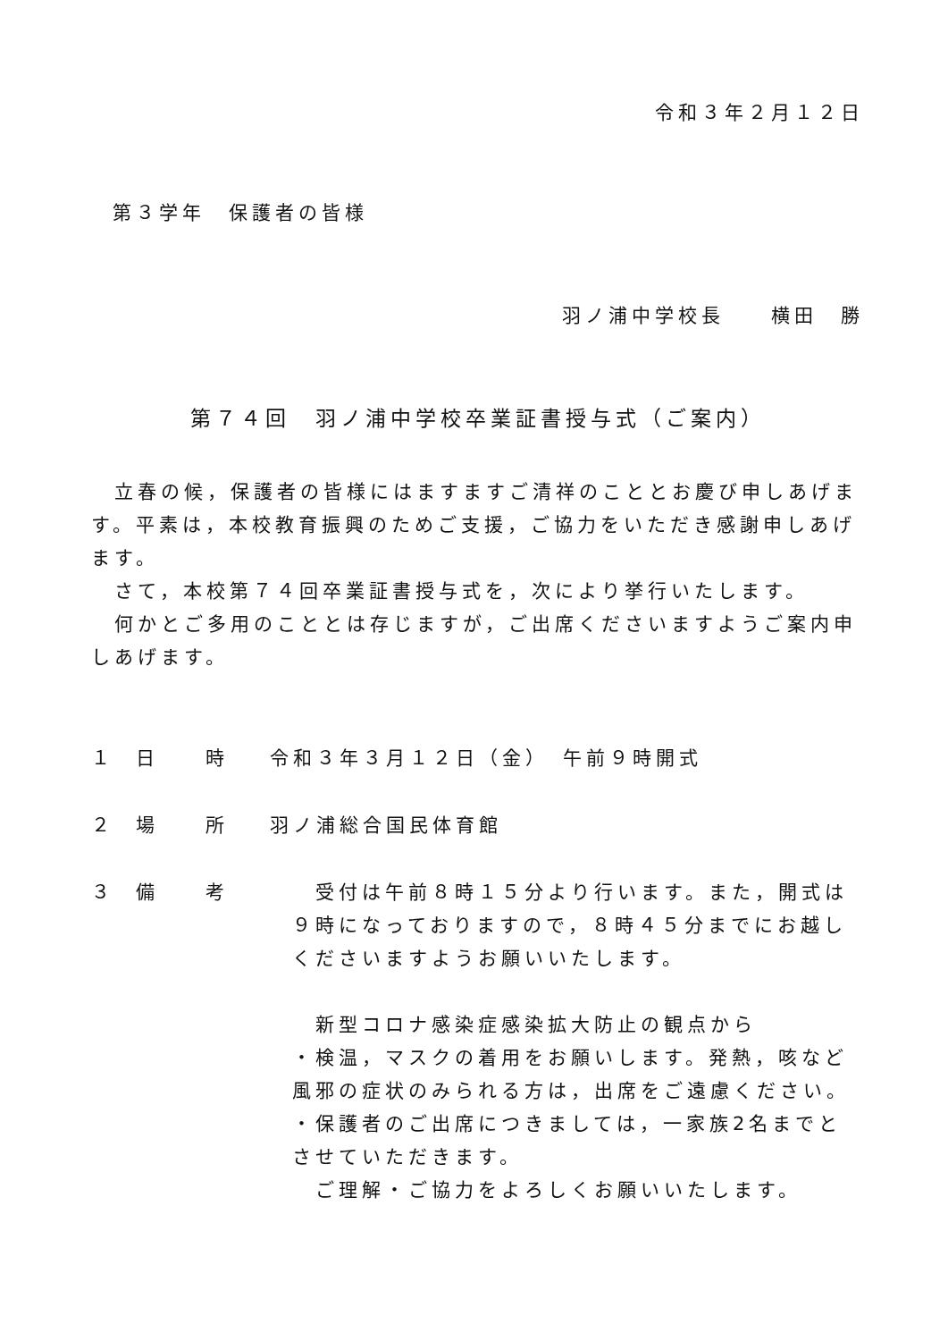令和３年２月１２日
第３学年　保護者の皆様
羽ノ浦中学校長　　横田　勝
第７４回　羽ノ浦中学校卒業証書授与式（ご案内）
　立春の候，保護者の皆様にはますますご清祥のこととお慶び申しあげます。平素は，本校教育振興のためご支援，ご協力をいただき感謝申しあげます。
　さて，本校第７４回卒業証書授与式を，次により挙行いたします。
　何かとご多用のこととは存じますが，ご出席くださいますようご案内申しあげます。
１ 日　　時 令和３年３月１２日（金）　午前９時開式
２ 場　　所 羽ノ浦総合国民体育館
３ 備　　考　受付は午前８時１５分より行います。また，開式は９時になっておりますので，８時４５分までにお越しくださいますようお願いいたします。
　新型コロナ感染症感染拡大防止の観点から
・検温，マスクの着用をお願いします。発熱，咳など風邪の症状のみられる方は，出席をご遠慮ください。
・保護者のご出席につきましては，一家族2名までとさせていただきます。
　ご理解・ご協力をよろしくお願いいたします。